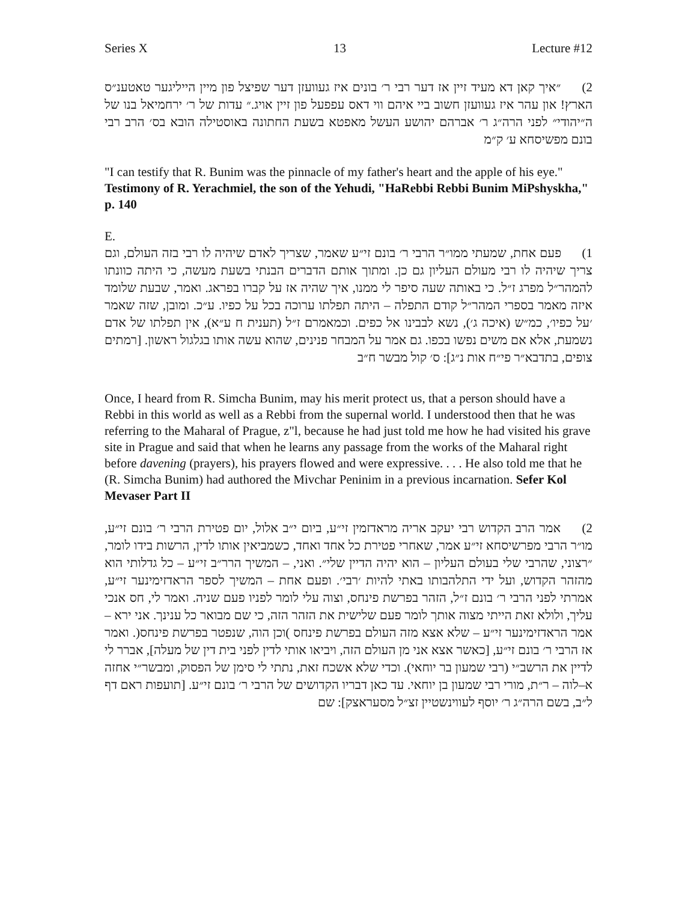Series X 13 Lecture #12
2) ״איך קאן דא מעיד זיין אז דער רבי ר׳ בונים איז געוועזן דער שפיצל פון מיין הייליגער טאטענ״ס הארץ! און עהר איז געוועזן חשוב ביי איהם ווי דאס עפפעל פון זיין אויג.״ עדות של ר׳ ירחמיאל בנו של ה״יהודי״ לפני הרה״ג ר׳ אברהם יהושע העשל מאפטא בשעת החתונה באוסטילה הובא בס׳ הרב רבי בונם מפשיסחא ע׳ ק״מ
"I can testify that R. Bunim was the pinnacle of my father's heart and the apple of his eye." Testimony of R. Yerachmiel, the son of the Yehudi, "HaRebbi Rebbi Bunim MiPshyskha," p. 140
E.
1) פעם אחת, שמעתי ממו״ר הרבי ר׳ בונם זי״ע שאמר, שצריך לאדם שיהיה לו רבי בזה העולם, וגם צריך שיהיה לו רבי מעולם העליון גם כן. ומתוך אותם הדברים הבנתי בשעת מעשה, כי היתה כוונתו להמהר״ל מפרג ז״ל. כי באותה שעה סיפר לי ממנו, איך שהיה אז על קברו בפראג. ואמר, שבעת שלומד איזה מאמר בספרי המהר״ל קודם התפלה – היתה תפלתו ערוכה בכל על כפיו. ע״כ. ומובן, שזה שאמר ׳על כפיו׳, כמ״ש (איכה ג׳), נשא לבבינו אל כפים. וכמאמרם ז״ל (תענית ח ע״א), אין תפלתו של אדם נשמעת, אלא אם משים נפשו בכפו. גם אמר על המבחר פנינים, שהוא עשה אותו בגלגול ראשון. [רמתים צופים, בתדבא״ר פי״ח אות נ״ג]: ס׳ קול מבשר ח״ב
Once, I heard from R. Simcha Bunim, may his merit protect us, that a person should have a Rebbi in this world as well as a Rebbi from the supernal world. I understood then that he was referring to the Maharal of Prague, z"l, because he had just told me how he had visited his grave site in Prague and said that when he learns any passage from the works of the Maharal right before davening (prayers), his prayers flowed and were expressive. . . . He also told me that he (R. Simcha Bunim) had authored the Mivchar Peninim in a previous incarnation. Sefer Kol Mevaser Part II
2) אמר הרב הקדוש רבי יעקב אריה מראדזמין זי״ע, ביום י״ב אלול, יום פטירת הרבי ר׳ בונם זי״ע, מו״ר הרבי מפרשיסחא זי״ע אמר, שאחרי פטירת כל אחד ואחד, כשמביאין אותו לדין, הרשות בידו לומר, ״רצוני, שהרבי שלי בעולם העליון – הוא יהיה הדיין שלי״. ואני, – המשיך הרר״ב זי״ע – כל גדלותי הוא מהזהר הקדוש, ועל ידי התלהבותו באתי להיות ׳רבי׳. ופעם אחת – המשיך לספר הראדזימינער זי״ע, אמרתי לפני הרבי ר׳ בונם ז״ל, הזהר בפרשת פינחס, וצוה עלי לומר לפניו פעם שניה. ואמר לי, חס אנכי עליך, ולולא זאת הייתי מצוה אותך לומר פעם שלישית את הזהר הזה, כי שם מבואר כל ענינך. אני ירא – אמר הראדזימינער זי״ע – שלא אצא מזה העולם בפרשת פינחס )וכן הוה, שנפטר בפרשת פינחס(. ואמר אז הרבי ר׳ בונם זי״ע, [כאשר אצא אני מן העולם הזה, ויביאו אותי לדין לפני בית דין של מעלה], אברר לי לדיין את הרשב״י (רבי שמעון בר יוחאי). וכדי שלא אשכח זאת, נתתי לי סימן של הפסוק, ומבשר״י אחזה א–לוה – ר״ת, מורי רבי שמעון בן יוחאי. עד כאן דבריו הקדושים של הרבי ר׳ בונם זי״ע. [תועפות ראם דף ל״ב, בשם הרה״ג ר׳ יוסף לעווינשטיין זצ״ל מסעראצק]: שם